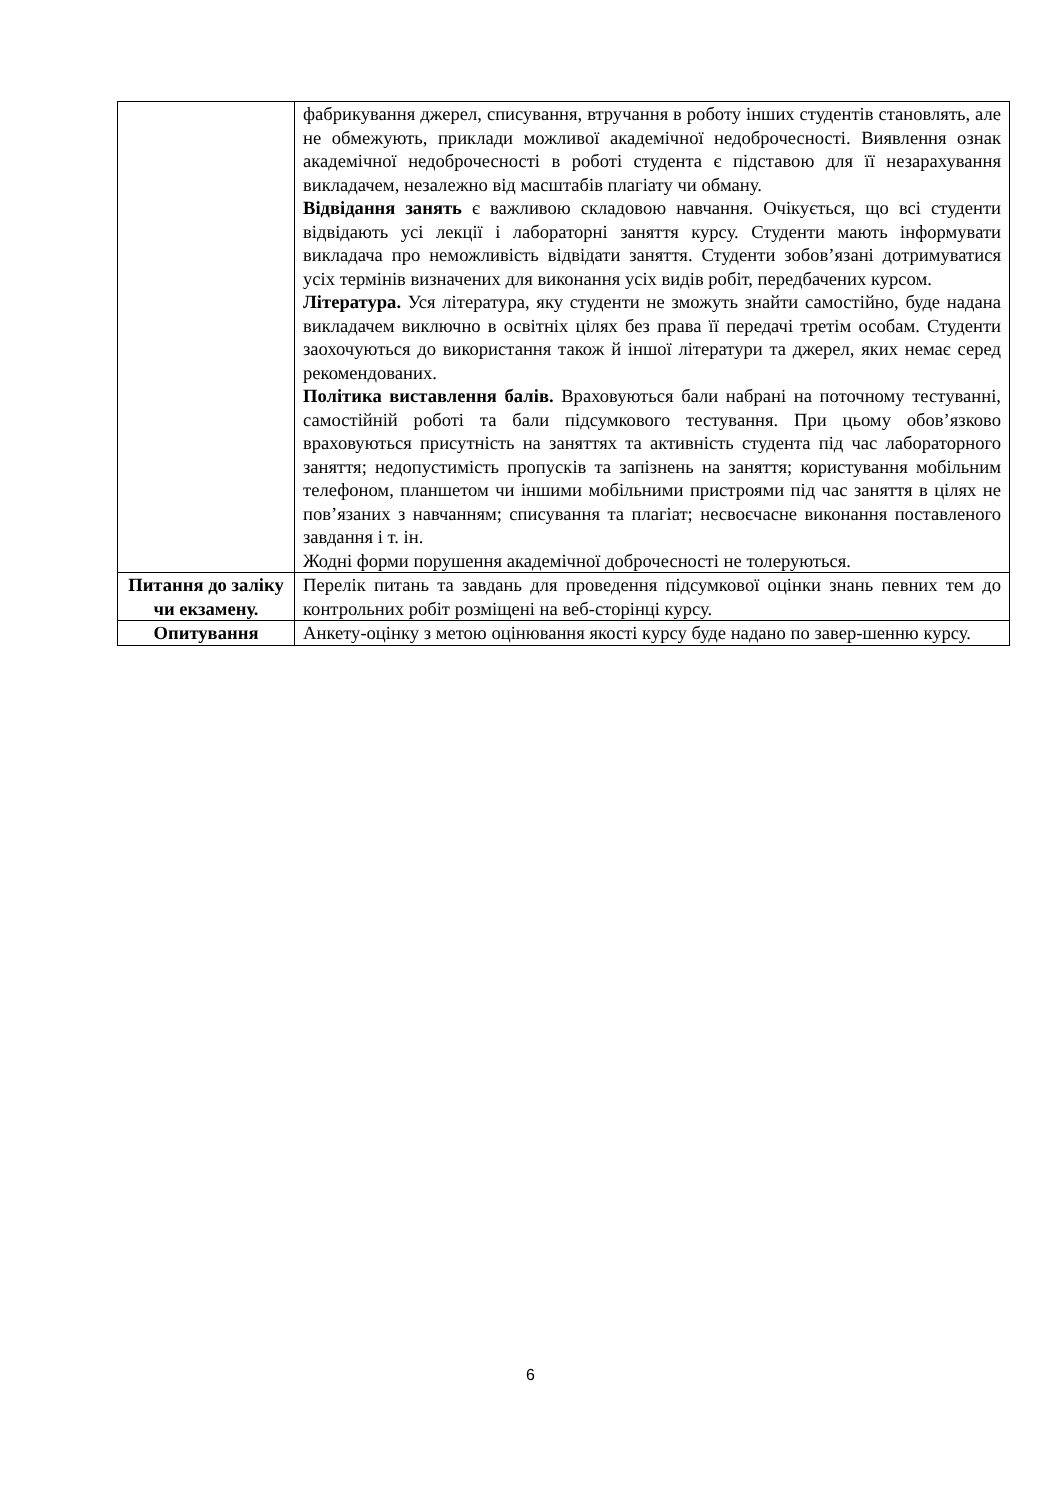| | фабрикування джерел, списування, втручання в роботу інших студентів становлять, але не обмежують, приклади можливої академічної недоброчесності. Виявлення ознак академічної недоброчесності в роботі студента є підставою для її незарахування викладачем, незалежно від масштабів плагіату чи обману. Відвідання занять є важливою складовою навчання. Очікується, що всі студенти відвідають усі лекції і лабораторні заняття курсу. Студенти мають інформувати викладача про неможливість відвідати заняття. Студенти зобов’язані дотримуватися усіх термінів визначених для виконання усіх видів робіт, передбачених курсом. Література. Уся література, яку студенти не зможуть знайти самостійно, буде надана викладачем виключно в освітніх цілях без права її передачі третім особам. Студенти заохочуються до використання також й іншої літератури та джерел, яких немає серед рекомендованих. Політика виставлення балів. Враховуються бали набрані на поточному тестуванні, самостійній роботі та бали підсумкового тестування. При цьому обов’язково враховуються присутність на заняттях та активність студента під час лабораторного заняття; недопустимість пропусків та запізнень на заняття; користування мобільним телефоном, планшетом чи іншими мобільними пристроями під час заняття в цілях не пов’язаних з навчанням; списування та плагіат; несвоєчасне виконання поставленого завдання і т. ін. Жодні форми порушення академічної доброчесності не толеруються. |
| Питання до заліку чи екзамену. | Перелік питань та завдань для проведення підсумкової оцінки знань певних тем до контрольних робіт розміщені на веб-сторінці курсу. |
| Опитування | Анкету-оцінку з метою оцінювання якості курсу буде надано по завер-шенню курсу. |
6